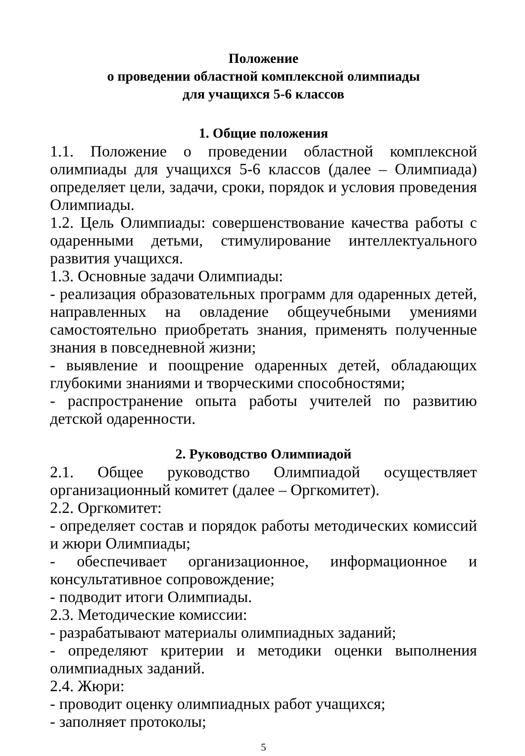Положение
о проведении областной комплексной олимпиады
для учащихся 5-6 классов
1. Общие положения
1.1. Положение о проведении областной комплексной олимпиады для учащихся 5-6 классов (далее – Олимпиада) определяет цели, задачи, сроки, порядок и условия проведения Олимпиады.
1.2. Цель Олимпиады: совершенствование качества работы с одаренными детьми, стимулирование интеллектуального развития учащихся.
1.3. Основные задачи Олимпиады:
- реализация образовательных программ для одаренных детей, направленных на овладение общеучебными умениями самостоятельно приобретать знания, применять полученные знания в повседневной жизни;
- выявление и поощрение одаренных детей, обладающих глубокими знаниями и творческими способностями;
- распространение опыта работы учителей по развитию детской одаренности.
2. Руководство Олимпиадой
2.1. Общее руководство Олимпиадой осуществляет организационный комитет (далее – Оргкомитет).
2.2. Оргкомитет:
- определяет состав и порядок работы методических комиссий и жюри Олимпиады;
- обеспечивает организационное, информационное и консультативное сопровождение;
- подводит итоги Олимпиады.
2.3. Методические комиссии:
- разрабатывают материалы олимпиадных заданий;
- определяют критерии и методики оценки выполнения олимпиадных заданий.
2.4. Жюри:
- проводит оценку олимпиадных работ учащихся;
- заполняет протоколы;
5